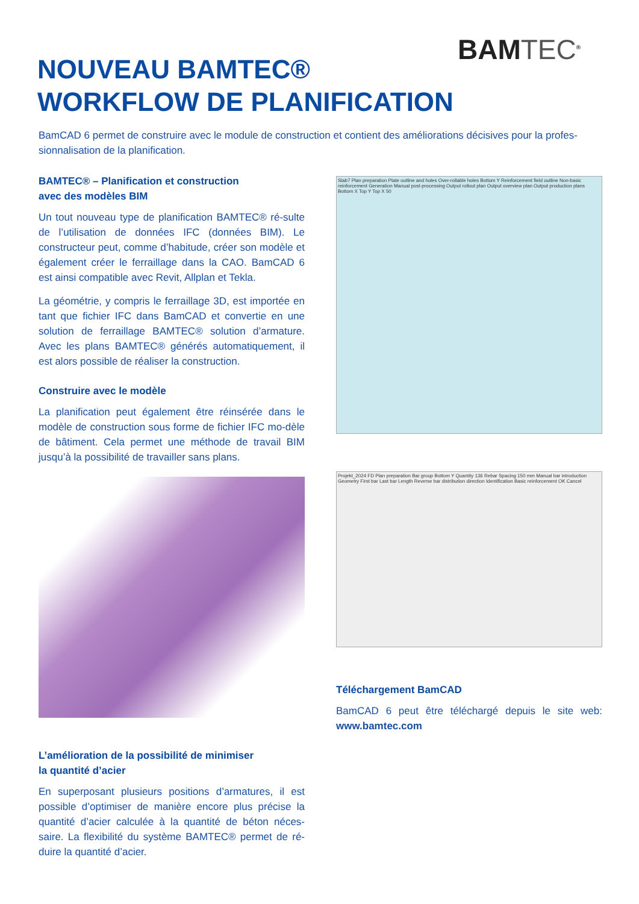BAMTEC<sup>®</sup>
NOUVEAU BAMTEC®
WORKFLOW DE PLANIFICATION
BamCAD 6 permet de construire avec le module de construction et contient des améliorations décisives pour la profes-sionnalisation de la planification.
BAMTEC® – Planification et construction
avec des modèles BIM
Un tout nouveau type de planification BAMTEC® ré-sulte de l’utilisation de données IFC (données BIM). Le constructeur peut, comme d’habitude, créer son modèle et également créer le ferraillage dans la CAO. BamCAD 6 est ainsi compatible avec Revit, Allplan et Tekla.
La géométrie, y compris le ferraillage 3D, est importée en tant que fichier IFC dans BamCAD et convertie en une solution de ferraillage BAMTEC® solution d’armature. Avec les plans BAMTEC® générés automatiquement, il est alors possible de réaliser la construction.
Construire avec le modèle
La planification peut également être réinsérée dans le modèle de construction sous forme de fichier IFC mo-dèle de bâtiment. Cela permet une méthode de travail BIM jusqu’à la possibilité de travailler sans plans.
L’amélioration de la possibilité de minimiser
la quantité d’acier
En superposant plusieurs positions d’armatures, il est possible d’optimiser de manière encore plus précise la quantité d’acier calculée à la quantité de béton néces-saire. La flexibilité du système BAMTEC® permet de ré-duire la quantité d’acier.
Slab7 Plan preparation Plate outline and holes Over-rollable holes Bottom Y Reinforcement field outline Non-basic reinforcement Generation Manual post-processing Output rollout plan Output overview plan Output production plans Bottom X Top Y Top X 50
Projekt_2024 FD Plan preparation Bar group Bottom Y Quantity 136 Rebar Spacing 150 mm Manual bar introduction Geometry First bar Last bar Length Reverse bar distribution direction Identification Basic reinforcement OK Cancel
Téléchargement BamCAD
BamCAD 6 peut être téléchargé depuis le site web: www.bamtec.com